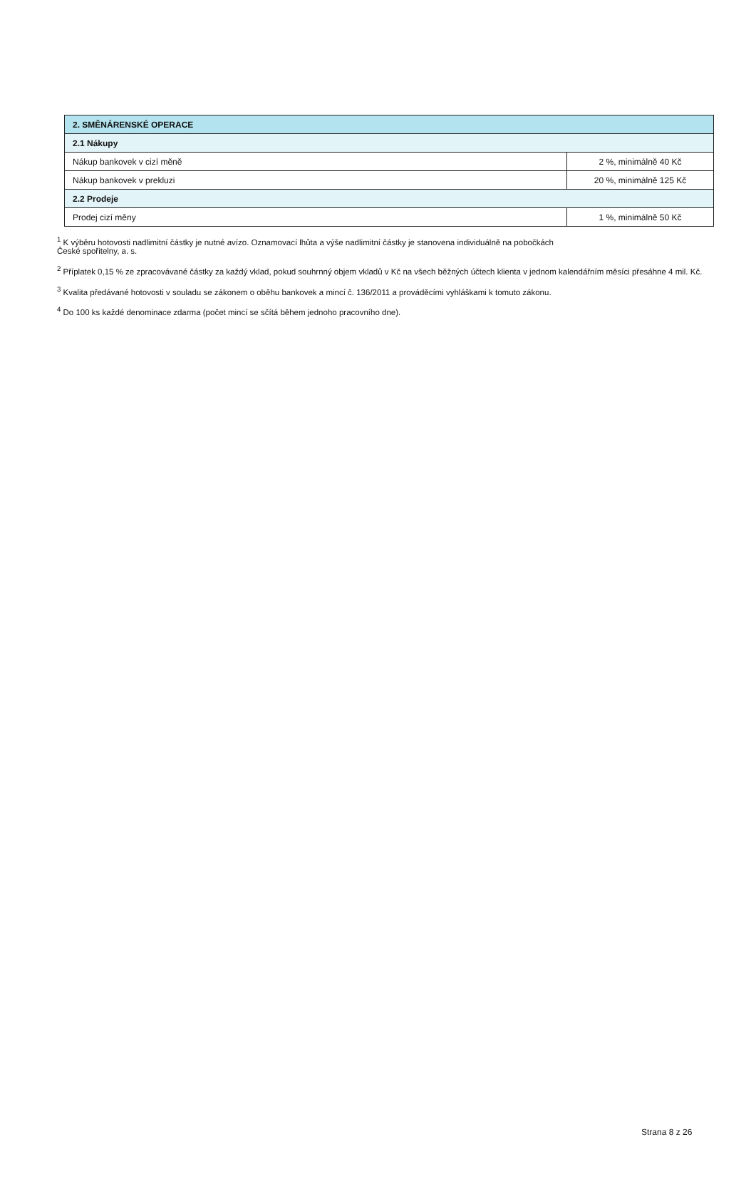| 2. SMĚNÁRENSKÉ OPERACE | |
| --- | --- |
| 2.1 Nákupy | |
| Nákup bankovek v cizí měně | 2 %, minimálně 40 Kč |
| Nákup bankovek v prekluzi | 20 %, minimálně 125 Kč |
| 2.2 Prodeje | |
| Prodej cizí měny | 1 %, minimálně 50 Kč |
<sup>1</sup> K výběru hotovosti nadlimitní částky je nutné avízo. Oznamovací lhůta a výše nadlimitní částky je stanovena individuálně na pobočkách
České spořitelny, a. s.
<sup>2</sup> Příplatek 0,15 % ze zpracovávané částky za každý vklad, pokud souhrnný objem vkladů v Kč na všech běžných účtech klienta v jednom kalendářním měsíci přesáhne 4 mil. Kč.
<sup>3</sup> Kvalita předávané hotovosti v souladu se zákonem o oběhu bankovek a mincí č. 136/2011 a prováděcími vyhláškami k tomuto zákonu.
<sup>4</sup> Do 100 ks každé denominace zdarma (počet mincí se sčítá během jednoho pracovního dne).
Strana 8 z 26